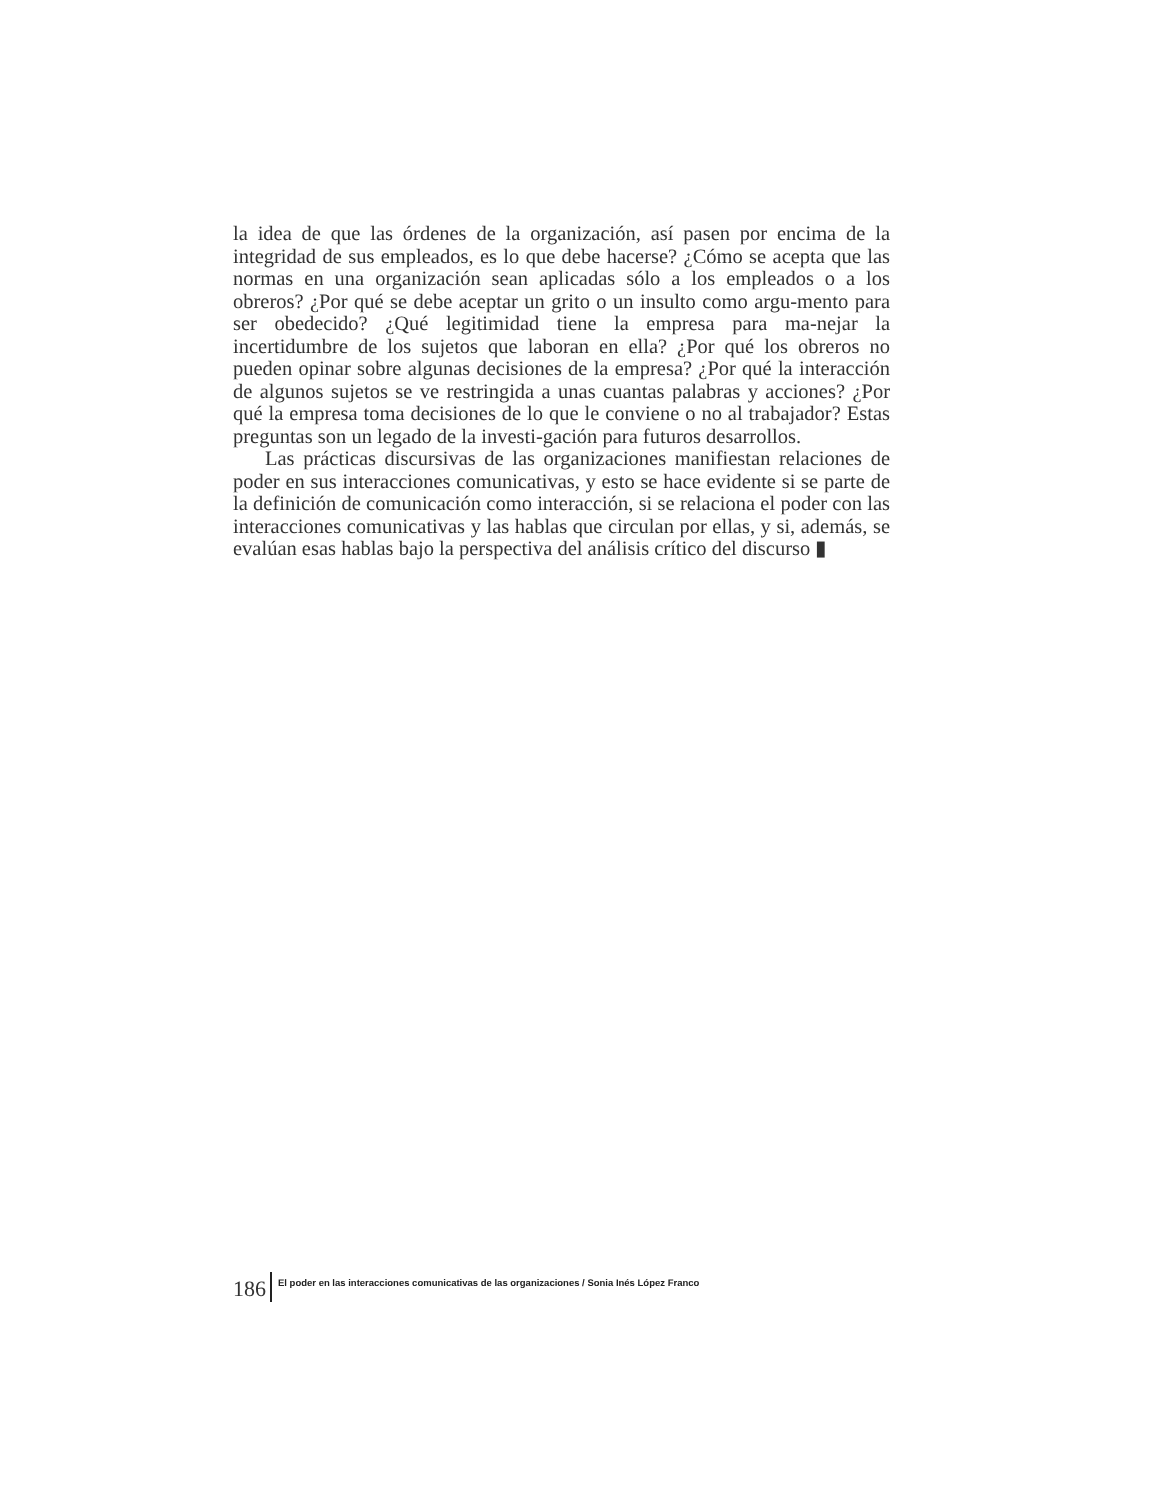la idea de que las órdenes de la organización, así pasen por encima de la integridad de sus empleados, es lo que debe hacerse? ¿Cómo se acepta que las normas en una organización sean aplicadas sólo a los empleados o a los obreros? ¿Por qué se debe aceptar un grito o un insulto como argu-mento para ser obedecido? ¿Qué legitimidad tiene la empresa para ma-nejar la incertidumbre de los sujetos que laboran en ella? ¿Por qué los obreros no pueden opinar sobre algunas decisiones de la empresa? ¿Por qué la interacción de algunos sujetos se ve restringida a unas cuantas palabras y acciones? ¿Por qué la empresa toma decisiones de lo que le conviene o no al trabajador? Estas preguntas son un legado de la investi-gación para futuros desarrollos.
Las prácticas discursivas de las organizaciones manifiestan relaciones de poder en sus interacciones comunicativas, y esto se hace evidente si se parte de la definición de comunicación como interacción, si se relaciona el poder con las interacciones comunicativas y las hablas que circulan por ellas, y si, además, se evalúan esas hablas bajo la perspectiva del análisis crítico del discurso ▮
186 El poder en las interacciones comunicativas de las organizaciones / Sonia Inés López Franco